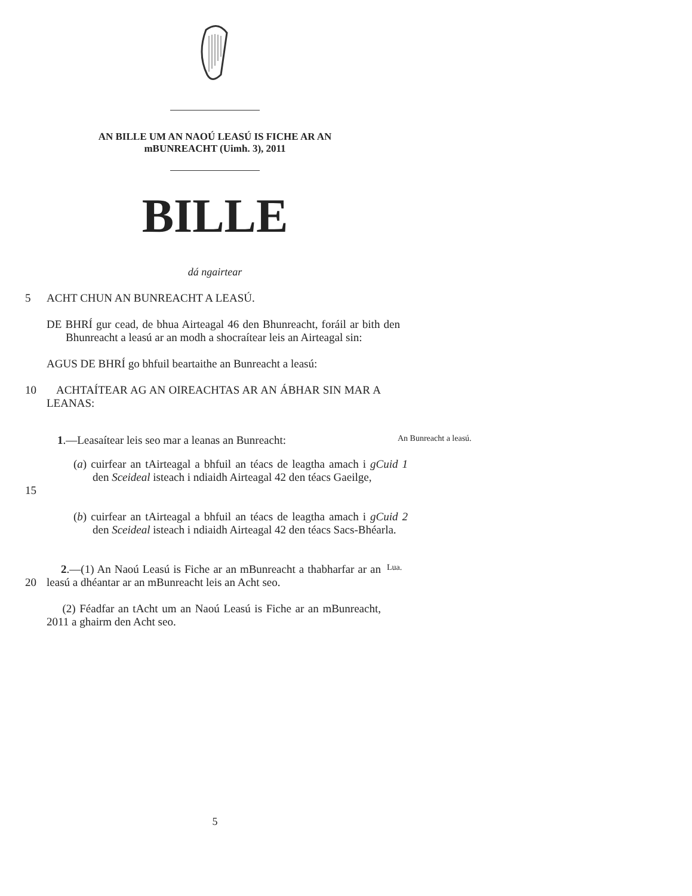AN BILLE UM AN NAOÚ LEASÚ IS FICHE AR AN
mBUNREACHT (Uimh. 3), 2011
BILLE
dá ngairtear
5 ACHT CHUN AN BUNREACHT A LEASÚ.
DE BHRÍ gur cead, de bhua Airteagal 46 den Bhunreacht, foráil ar bith den Bhunreacht a leasú ar an modh a shocraítear leis an Airteagal sin:
AGUS DE BHRÍ go bhfuil beartaithe an Bunreacht a leasú:
10 ACHTAÍTEAR AG AN OIREACHTAS AR AN ÁBHAR SIN MAR A LEANAS:
1.—Leasaítear leis seo mar a leanas an Bunreacht:
An Bunreacht a leasú.
15 (a) cuirfear an tAirteagal a bhfuil an téacs de leagtha amach i gCuid 1 den Sceideal isteach i ndiaidh Airteagal 42 den téacs Gaeilge,
(b) cuirfear an tAirteagal a bhfuil an téacs de leagtha amach i gCuid 2 den Sceideal isteach i ndiaidh Airteagal 42 den téacs Sacs-Bhéarla.
20 2.—(1) An Naoú Leasú is Fiche ar an mBunreacht a thabharfar ar an leasú a dhéantar ar an mBunreacht leis an Acht seo.
Lua.
(2) Féadfar an tAcht um an Naoú Leasú is Fiche ar an mBunreacht, 2011 a ghairm den Acht seo.
5